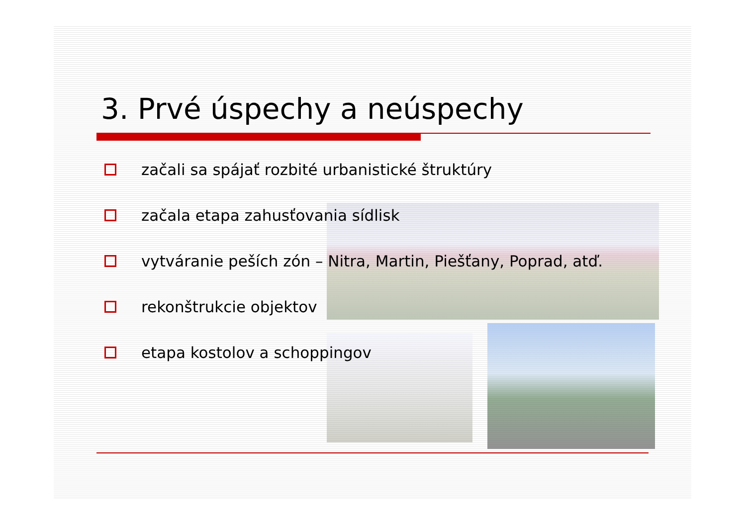3. Prvé úspechy a neúspechy
začali sa spájať rozbité urbanistické štruktúry
začala etapa zahusťovania sídlisk
vytváranie peších zón – Nitra, Martin, Piešťany, Poprad, atď.
rekonštrukcie objektov
etapa kostolov a schoppingov